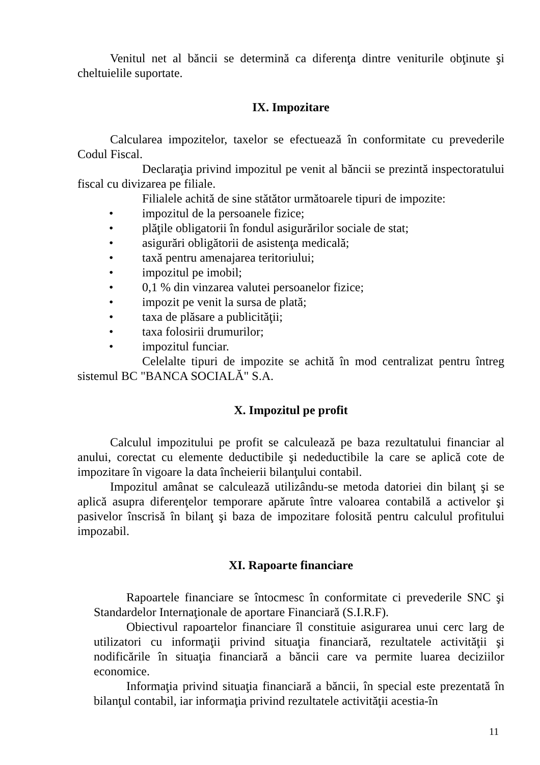Venitul net al băncii se determină ca diferenţa dintre veniturile obţinute şi cheltuielile suportate.
IX. Impozitare
Calcularea impozitelor, taxelor se efectuează în conformitate cu prevederile Codul Fiscal.
Declaraţia privind impozitul pe venit al băncii se prezintă inspectoratului fiscal cu divizarea pe filiale.
Filialele achită de sine stătător următoarele tipuri de impozite:
• impozitul de la persoanele fizice;
• plăţile obligatorii în fondul asigurărilor sociale de stat;
• asigurări obligătorii de asistenţa medicală;
• taxă pentru amenajarea teritoriului;
• impozitul pe imobil;
• 0,1 % din vinzarea valutei persoanelor fizice;
• impozit pe venit la sursa de plată;
• taxa de plăsare a publicităţii;
• taxa folosirii drumurilor;
• impozitul funciar.
Celelalte tipuri de impozite se achită în mod centralizat pentru întreg sistemul BC "BANCA SOCIALĂ" S.A.
X. Impozitul pe profit
Calculul impozitului pe profit se calculează pe baza rezultatului financiar al anului, corectat cu elemente deductibile şi nedeductibile la care se aplică cote de impozitare în vigoare la data încheierii bilanţului contabil.
Impozitul amânat se calculează utilizându-se metoda datoriei din bilanţ şi se aplică asupra diferenţelor temporare apărute între valoarea contabilă a activelor şi pasivelor înscrisă în bilanţ şi baza de impozitare folosită pentru calculul profitului impozabil.
XI. Rapoarte financiare
Rapoartele financiare se întocmesc în conformitate ci prevederile SNC şi Standardelor Internaţionale de aportare Financiară (S.I.R.F).
Obiectivul rapoartelor financiare îl constituie asigurarea unui cerc larg de utilizatori cu informaţii privind situaţia financiară, rezultatele activităţii şi nodificările în situaţia financiară a băncii care va permite luarea deciziilor economice.
Informaţia privind situaţia financiară a băncii, în special este prezentată în bilanţul contabil, iar informaţia privind rezultatele activităţii acestia-în
11